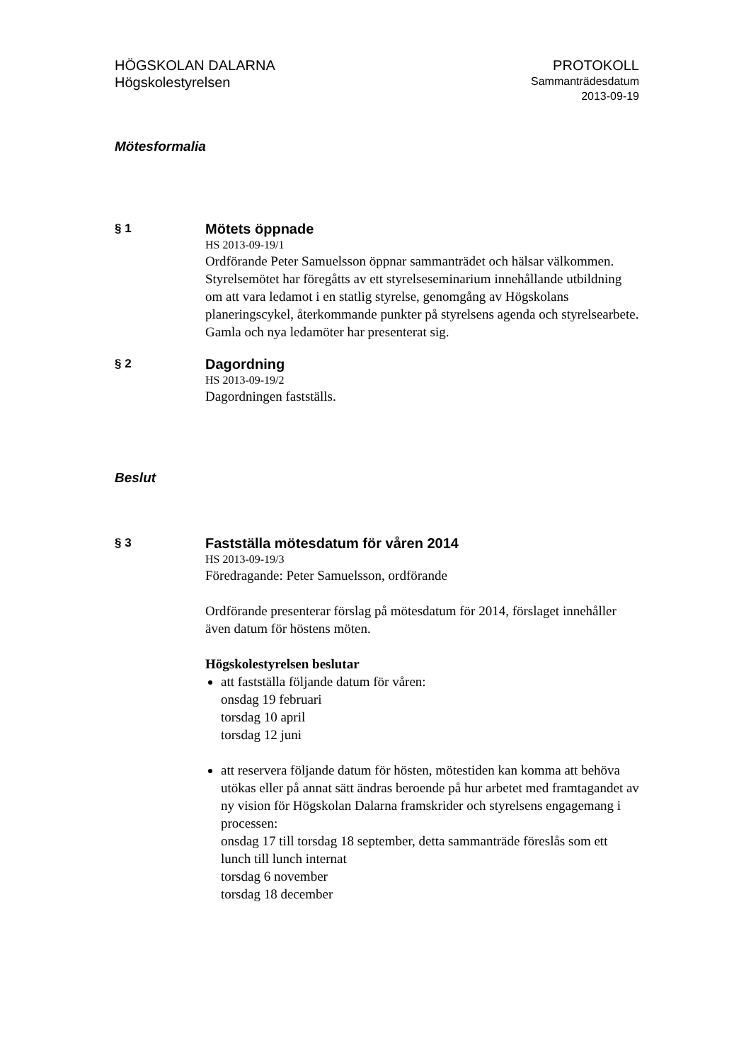HÖGSKOLAN DALARNA
Högskolestyrelsen
PROTOKOLL
Sammanträdesdatum
2013-09-19
Mötesformalia
§ 1
Mötets öppnade
HS 2013-09-19/1
Ordförande Peter Samuelsson öppnar sammanträdet och hälsar välkommen. Styrelsemötet har föregåtts av ett styrelseseminarium innehållande utbildning om att vara ledamot i en statlig styrelse, genomgång av Högskolans planeringscykel, återkommande punkter på styrelsens agenda och styrelsearbete. Gamla och nya ledamöter har presenterat sig.
§ 2
Dagordning
HS 2013-09-19/2
Dagordningen fastställs.
Beslut
§ 3
Fastställa mötesdatum för våren 2014
HS 2013-09-19/3
Föredragande: Peter Samuelsson, ordförande
Ordförande presenterar förslag på mötesdatum för 2014, förslaget innehåller även datum för höstens möten.
Högskolestyrelsen beslutar
att fastställa följande datum för våren:
onsdag 19 februari
torsdag 10 april
torsdag 12 juni
att reservera följande datum för hösten, mötestiden kan komma att behöva utökas eller på annat sätt ändras beroende på hur arbetet med framtagandet av ny vision för Högskolan Dalarna framskrider och styrelsens engagemang i processen:
onsdag 17 till torsdag 18 september, detta sammanträde föreslås som ett lunch till lunch internat
torsdag 6 november
torsdag 18 december